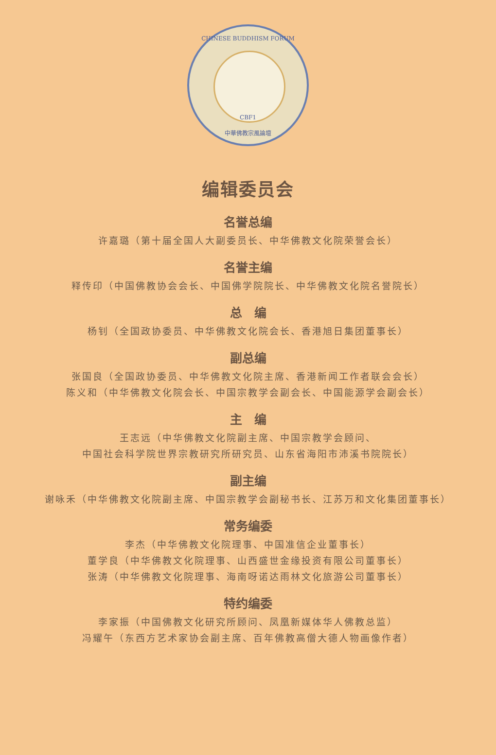CHINESE BUDDHISM FORUM
CBF1
中華佛教宗風論壇
编辑委员会
名誉总编
许嘉璐（第十届全国人大副委员长、中华佛教文化院荣誉会长）
名誉主编
释传印（中国佛教协会会长、中国佛学院院长、中华佛教文化院名誉院长）
总　编
杨钊（全国政协委员、中华佛教文化院会长、香港旭日集团董事长）
副总编
张国良（全国政协委员、中华佛教文化院主席、香港新闻工作者联会会长）
陈义和（中华佛教文化院会长、中国宗教学会副会长、中国能源学会副会长）
主　编
王志远（中华佛教文化院副主席、中国宗教学会顾问、
中国社会科学院世界宗教研究所研究员、山东省海阳市沛溪书院院长）
副主编
谢咏禾（中华佛教文化院副主席、中国宗教学会副秘书长、江苏万和文化集团董事长）
常务编委
李杰（中华佛教文化院理事、中国准信企业董事长）
董学良（中华佛教文化院理事、山西盛世金缘投资有限公司董事长）
张涛（中华佛教文化院理事、海南呀诺达雨林文化旅游公司董事长）
特约编委
李家振（中国佛教文化研究所顾问、凤凰新媒体华人佛教总监）
冯耀午（东西方艺术家协会副主席、百年佛教高僧大德人物画像作者）